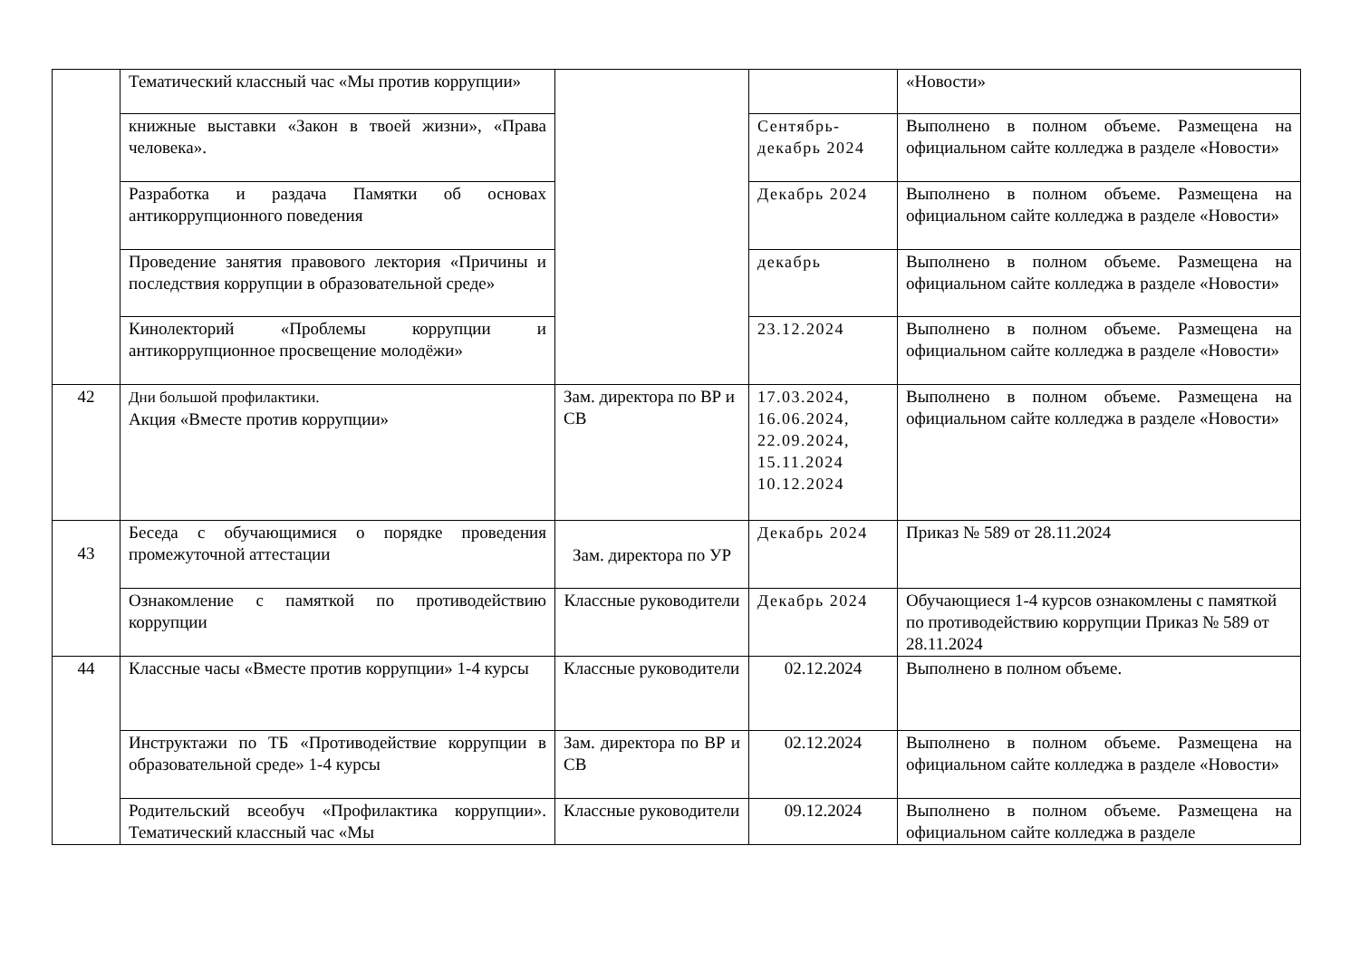| | Тематический классный час «Мы против коррупции» | | | «Новости» |
| | книжные выставки «Закон в твоей жизни», «Права человека». | | Сентябрь-декабрь 2024 | Выполнено в полном объеме. Размещена на официальном сайте колледжа в разделе «Новости» |
| | Разработка и раздача Памятки об основах антикоррупционного поведения | | Декабрь 2024 | Выполнено в полном объеме. Размещена на официальном сайте колледжа в разделе «Новости» |
| | Проведение занятия правового лектория «Причины и последствия коррупции в образовательной среде» | | декабрь | Выполнено в полном объеме. Размещена на официальном сайте колледжа в разделе «Новости» |
| | Кинолекторий «Проблемы коррупции и антикоррупционное просвещение молодёжи» | | 23.12.2024 | Выполнено в полном объеме. Размещена на официальном сайте колледжа в разделе «Новости» |
| 42 | Дни большой профилактики. Акция «Вместе против коррупции» | Зам. директора по ВР и СВ | 17.03.2024, 16.06.2024, 22.09.2024, 15.11.2024 10.12.2024 | Выполнено в полном объеме. Размещена на официальном сайте колледжа в разделе «Новости» |
| 43 | Беседа с обучающимися о порядке проведения промежуточной аттестации | Зам. директора по УР | Декабрь 2024 | Приказ № 589 от 28.11.2024 |
| | Ознакомление с памяткой по противодействию коррупции | Классные руководители | Декабрь 2024 | Обучающиеся 1-4 курсов ознакомлены с памяткой по противодействию коррупции Приказ № 589 от 28.11.2024 |
| 44 | Классные часы «Вместе против коррупции» 1-4 курсы | Классные руководители | 02.12.2024 | Выполнено в полном объеме. |
| | Инструктажи по ТБ «Противодействие коррупции в образовательной среде» 1-4 курсы | Зам. директора по ВР и СВ | 02.12.2024 | Выполнено в полном объеме. Размещена на официальном сайте колледжа в разделе «Новости» |
| | Родительский всеобуч «Профилактика коррупции». Тематический классный час «Мы | Классные руководители | 09.12.2024 | Выполнено в полном объеме. Размещена на официальном сайте колледжа в разделе |